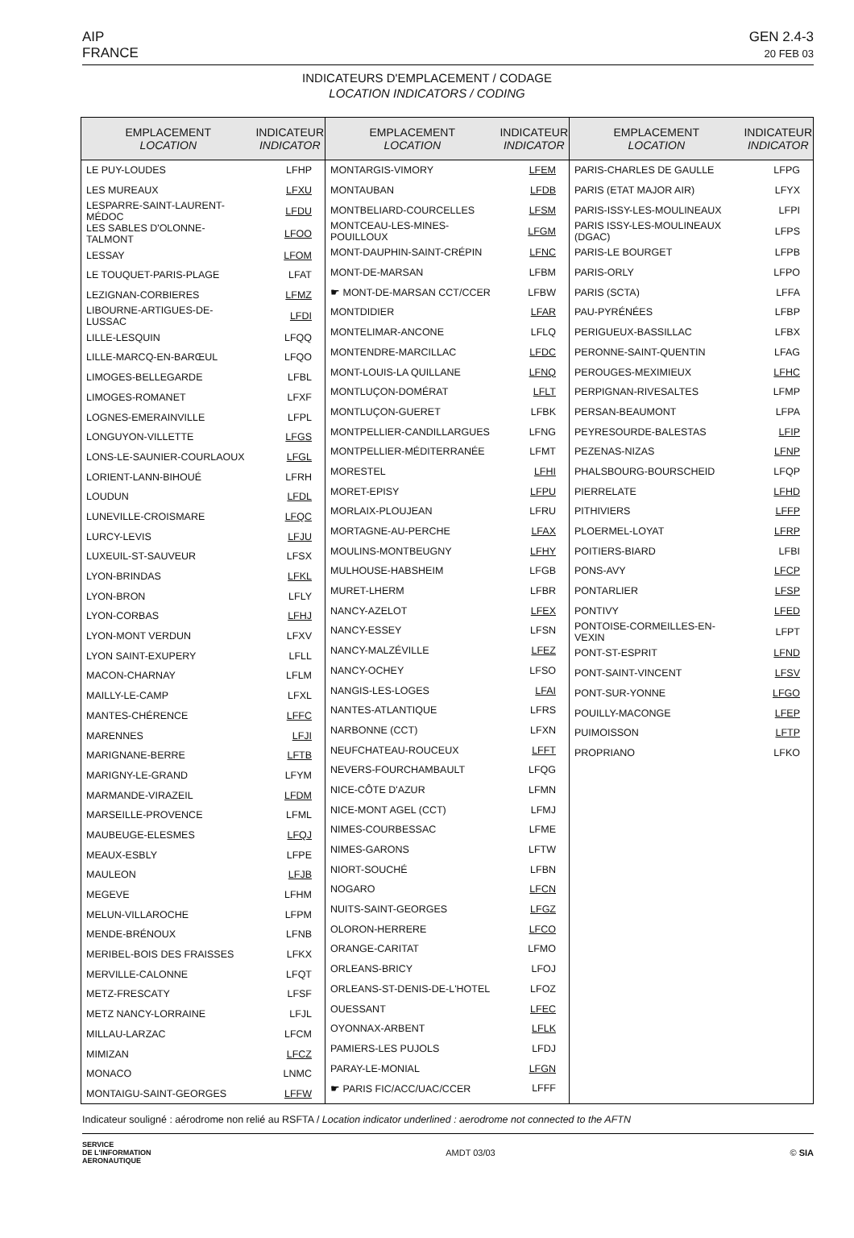AIP
FRANCE
GEN 2.4-3
20 FEB 03
INDICATEURS D'EMPLACEMENT / CODAGE
LOCATION INDICATORS / CODING
| EMPLACEMENT LOCATION | INDICATEUR INDICATOR |
| --- | --- |
| LE PUY-LOUDES | LFHP |
| LES MUREAUX | LFXU |
| LESPARRE-SAINT-LAURENT-MÉDOC | LFDU |
| LES SABLES D'OLONNE-TALMONT | LFOO |
| LESSAY | LFOM |
| LE TOUQUET-PARIS-PLAGE | LFAT |
| LEZIGNAN-CORBIERES | LFMZ |
| LIBOURNE-ARTIGUES-DE-LUSSAC | LFDI |
| LILLE-LESQUIN | LFQQ |
| LILLE-MARCQ-EN-BARŒUL | LFQO |
| LIMOGES-BELLEGARDE | LFBL |
| LIMOGES-ROMANET | LFXF |
| LOGNES-EMERAINVILLE | LFPL |
| LONGUYON-VILLETTE | LFGS |
| LONS-LE-SAUNIER-COURLAOUX | LFGL |
| LORIENT-LANN-BIHOUÉ | LFRH |
| LOUDUN | LFDL |
| LUNEVILLE-CROISMARE | LFQC |
| LURCY-LEVIS | LFJU |
| LUXEUIL-ST-SAUVEUR | LFSX |
| LYON-BRINDAS | LFKL |
| LYON-BRON | LFLY |
| LYON-CORBAS | LFHJ |
| LYON-MONT VERDUN | LFXV |
| LYON SAINT-EXUPERY | LFLL |
| MACON-CHARNAY | LFLM |
| MAILLY-LE-CAMP | LFXL |
| MANTES-CHÉRENCE | LFFC |
| MARENNES | LFJI |
| MARIGNANE-BERRE | LFTB |
| MARIGNY-LE-GRAND | LFYM |
| MARMANDE-VIRAZEIL | LFDM |
| MARSEILLE-PROVENCE | LFML |
| MAUBEUGE-ELESMES | LFQJ |
| MEAUX-ESBLY | LFPE |
| MAULEON | LFJB |
| MEGEVE | LFHM |
| MELUN-VILLAROCHE | LFPM |
| MENDE-BRÉNOUX | LFNB |
| MERIBEL-BOIS DES FRAISSES | LFKX |
| MERVILLE-CALONNE | LFQT |
| METZ-FRESCATY | LFSF |
| METZ NANCY-LORRAINE | LFJL |
| MILLAU-LARZAC | LFCM |
| MIMIZAN | LFCZ |
| MONACO | LNMC |
| MONTAIGU-SAINT-GEORGES | LFFW |
| EMPLACEMENT LOCATION | INDICATEUR INDICATOR |
| --- | --- |
| MONTARGIS-VIMORY | LFEM |
| MONTAUBAN | LFDB |
| MONTBELIARD-COURCELLES | LFSM |
| MONTCEAU-LES-MINES-POUILLOUX | LFGM |
| MONT-DAUPHIN-SAINT-CRÉPIN | LFNC |
| MONT-DE-MARSAN | LFBM |
| ☛ MONT-DE-MARSAN CCT/CCER | LFBW |
| MONTDIDIER | LFAR |
| MONTELIMAR-ANCONE | LFLQ |
| MONTENDRE-MARCILLAC | LFDC |
| MONT-LOUIS-LA QUILLANE | LFNQ |
| MONTLUÇON-DOMÉRAT | LFLT |
| MONTLUÇON-GUERET | LFBK |
| MONTPELLIER-CANDILLARGUES | LFNG |
| MONTPELLIER-MÉDITERRANÉE | LFMT |
| MORESTEL | LFHI |
| MORET-EPISY | LFPU |
| MORLAIX-PLOUJEAN | LFRU |
| MORTAGNE-AU-PERCHE | LFAX |
| MOULINS-MONTBEUGNY | LFHY |
| MULHOUSE-HABSHEIM | LFGB |
| MURET-LHERM | LFBR |
| NANCY-AZELOT | LFEX |
| NANCY-ESSEY | LFSN |
| NANCY-MALZÉVILLE | LFEZ |
| NANCY-OCHEY | LFSO |
| NANGIS-LES-LOGES | LFAI |
| NANTES-ATLANTIQUE | LFRS |
| NARBONNE (CCT) | LFXN |
| NEUFCHATEAU-ROUCEUX | LFFT |
| NEVERS-FOURCHAMBAULT | LFQG |
| NICE-CÔTE D'AZUR | LFMN |
| NICE-MONT AGEL (CCT) | LFMJ |
| NIMES-COURBESSAC | LFME |
| NIMES-GARONS | LFTW |
| NIORT-SOUCHÉ | LFBN |
| NOGARO | LFCN |
| NUITS-SAINT-GEORGES | LFGZ |
| OLORON-HERRERE | LFCO |
| ORANGE-CARITAT | LFMO |
| ORLEANS-BRICY | LFOJ |
| ORLEANS-ST-DENIS-DE-L'HOTEL | LFOZ |
| OUESSANT | LFEC |
| OYONNAX-ARBENT | LFLK |
| PAMIERS-LES PUJOLS | LFDJ |
| PARAY-LE-MONIAL | LFGN |
| ☛ PARIS FIC/ACC/UAC/CCER | LFFF |
| EMPLACEMENT LOCATION | INDICATEUR INDICATOR |
| --- | --- |
| PARIS-CHARLES DE GAULLE | LFPG |
| PARIS (ETAT MAJOR AIR) | LFYX |
| PARIS-ISSY-LES-MOULINEAUX | LFPI |
| PARIS ISSY-LES-MOULINEAUX (DGAC) | LFPS |
| PARIS-LE BOURGET | LFPB |
| PARIS-ORLY | LFPO |
| PARIS (SCTA) | LFFA |
| PAU-PYRÉNÉES | LFBP |
| PERIGUEUX-BASSILLAC | LFBX |
| PERONNE-SAINT-QUENTIN | LFAG |
| PEROUGES-MEXIMIEUX | LFHC |
| PERPIGNAN-RIVESALTES | LFMP |
| PERSAN-BEAUMONT | LFPA |
| PEYRESOURDE-BALESTAS | LFIP |
| PEZENAS-NIZAS | LFNP |
| PHALSBOURG-BOURSCHEID | LFQP |
| PIERRELATE | LFHD |
| PITHIVIERS | LFFP |
| PLOERMEL-LOYAT | LFRP |
| POITIERS-BIARD | LFBI |
| PONS-AVY | LFCP |
| PONTARLIER | LFSP |
| PONTIVY | LFED |
| PONTOISE-CORMEILLES-EN-VEXIN | LFPT |
| PONT-ST-ESPRIT | LFND |
| PONT-SAINT-VINCENT | LFSV |
| PONT-SUR-YONNE | LFGO |
| POUILLY-MACONGE | LFEP |
| PUIMOISSON | LFTP |
| PROPRIANO | LFKO |
Indicateur souligné : aérodrome non relié au RSFTA / Location indicator underlined : aerodrome not connected to the AFTN
SERVICE
DE L'INFORMATION
AERONAUTIQUE
AMDT 03/03 © SIA